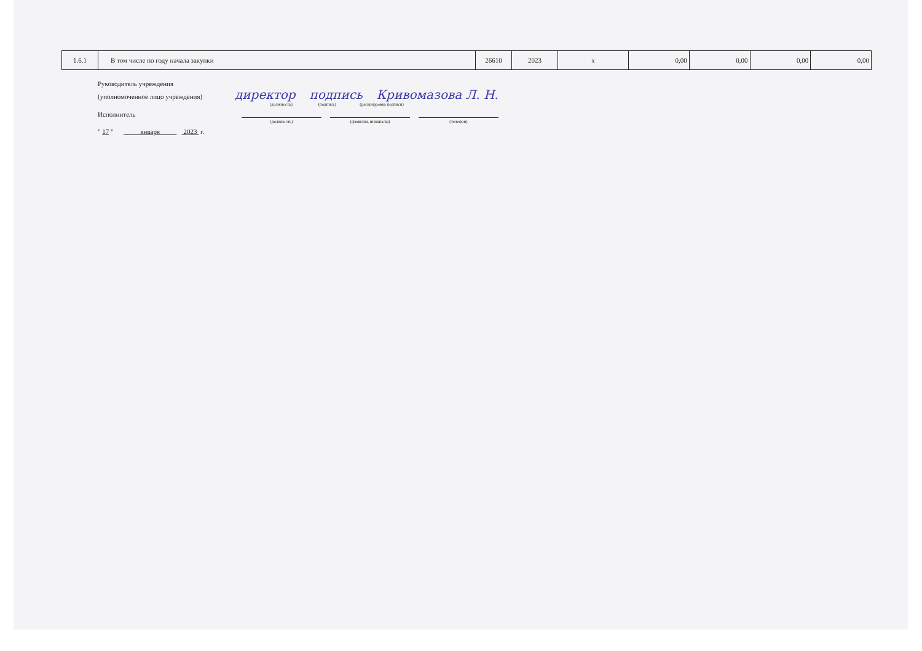| 1.6.1 | В том числе по году начала закупки | 26610 | 2023 | x | 0,00 | 0,00 | 0,00 | 0,00 |
Руководитель учреждения
(уполномоченное лицо учреждения) директор подпись Кривомазова Л. Н.
(должность) (подпись) (расшифровка подписи)
Исполнитель
(должность) (фамилия, инициалы) (телефон)
" 17 " января 2023 г.